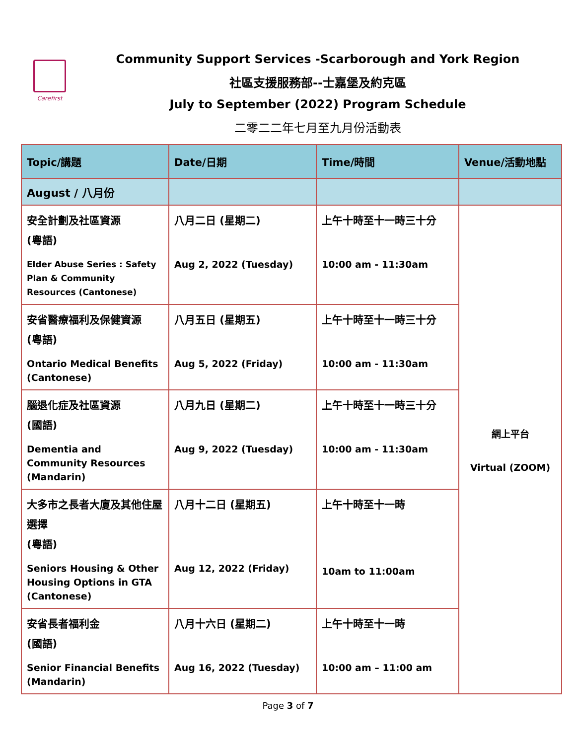Carefirst
Community Support Services -Scarborough and York Region
社區支援服務部--士嘉堡及約克區
July to September (2022) Program Schedule
二零二二年七月至九月份活動表
| Topic/講題 | Date/日期 | Time/時間 | Venue/活動地點 |
| --- | --- | --- | --- |
| August / 八月份 | | | |
| 安全計劃及社區資源 (粵語) Elder Abuse Series : Safety Plan & Community Resources (Cantonese) | 八月二日 (星期二) Aug 2, 2022 (Tuesday) | 上午十時至十一時三十分 10:00 am - 11:30am | 網上平台 Virtual (ZOOM) |
| 安省醫療福利及保健資源 (粵語) Ontario Medical Benefits (Cantonese) | 八月五日 (星期五) Aug 5, 2022 (Friday) | 上午十時至十一時三十分 10:00 am - 11:30am | |
| 腦退化症及社區資源 (國語) Dementia and Community Resources (Mandarin) | 八月九日 (星期二) Aug 9, 2022 (Tuesday) | 上午十時至十一時三十分 10:00 am - 11:30am | |
| 大多市之長者大廈及其他住屋選擇 (粵語) Seniors Housing & Other Housing Options in GTA (Cantonese) | 八月十二日 (星期五) Aug 12, 2022 (Friday) | 上午十時至十一時 10am to 11:00am | |
| 安省長者福利金 (國語) Senior Financial Benefits (Mandarin) | 八月十六日 (星期二) Aug 16, 2022 (Tuesday) | 上午十時至十一時 10:00 am – 11:00 am | |
Page 3 of 7